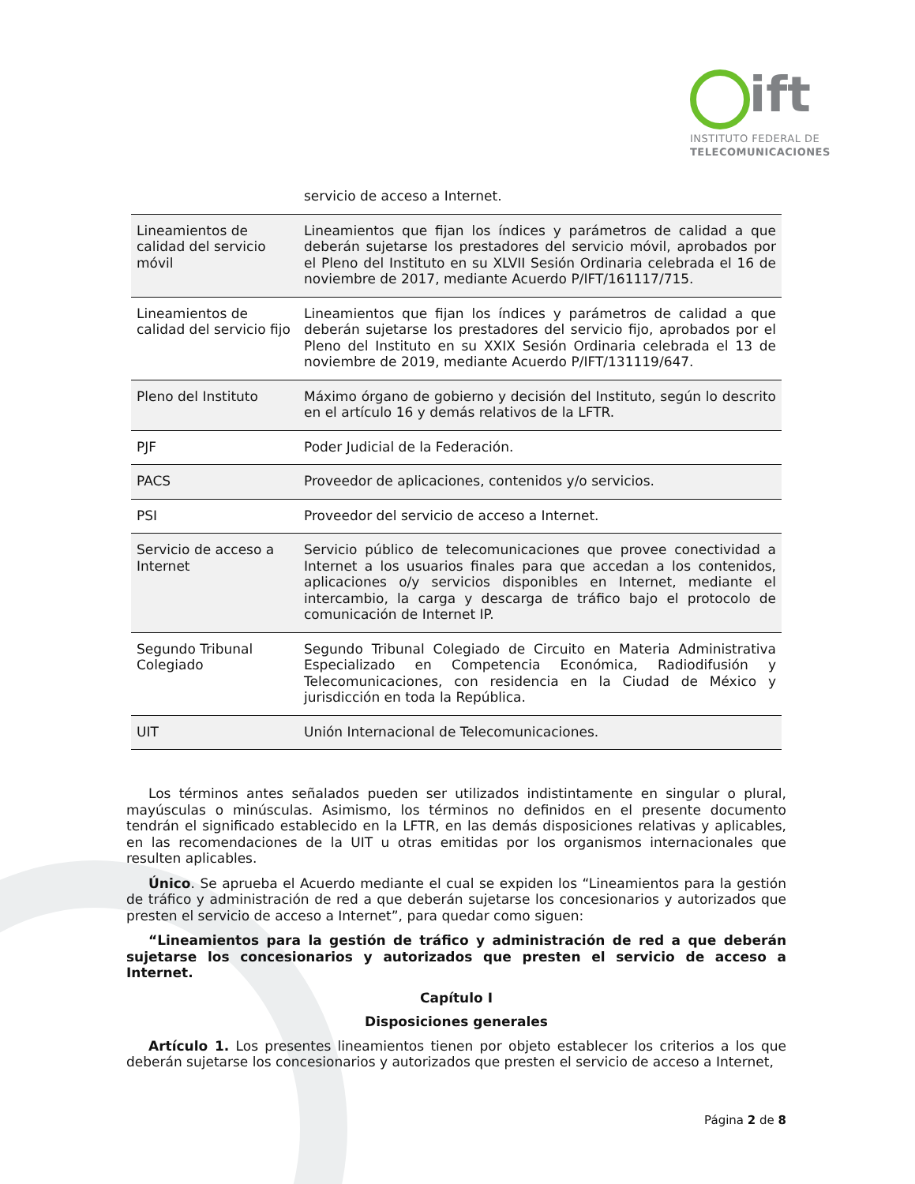ift
INSTITUTO FEDERAL DE
TELECOMUNICACIONES
| | servicio de acceso a Internet. |
| Lineamientos de calidad del servicio móvil | Lineamientos que fijan los índices y parámetros de calidad a que deberán sujetarse los prestadores del servicio móvil, aprobados por el Pleno del Instituto en su XLVII Sesión Ordinaria celebrada el 16 de noviembre de 2017, mediante Acuerdo P/IFT/161117/715. |
| Lineamientos de calidad del servicio fijo | Lineamientos que fijan los índices y parámetros de calidad a que deberán sujetarse los prestadores del servicio fijo, aprobados por el Pleno del Instituto en su XXIX Sesión Ordinaria celebrada el 13 de noviembre de 2019, mediante Acuerdo P/IFT/131119/647. |
| Pleno del Instituto | Máximo órgano de gobierno y decisión del Instituto, según lo descrito en el artículo 16 y demás relativos de la LFTR. |
| PJF | Poder Judicial de la Federación. |
| PACS | Proveedor de aplicaciones, contenidos y/o servicios. |
| PSI | Proveedor del servicio de acceso a Internet. |
| Servicio de acceso a Internet | Servicio público de telecomunicaciones que provee conectividad a Internet a los usuarios finales para que accedan a los contenidos, aplicaciones o/y servicios disponibles en Internet, mediante el intercambio, la carga y descarga de tráfico bajo el protocolo de comunicación de Internet IP. |
| Segundo Tribunal Colegiado | Segundo Tribunal Colegiado de Circuito en Materia Administrativa Especializado en Competencia Económica, Radiodifusión y Telecomunicaciones, con residencia en la Ciudad de México y jurisdicción en toda la República. |
| UIT | Unión Internacional de Telecomunicaciones. |
Los términos antes señalados pueden ser utilizados indistintamente en singular o plural, mayúsculas o minúsculas. Asimismo, los términos no definidos en el presente documento tendrán el significado establecido en la LFTR, en las demás disposiciones relativas y aplicables, en las recomendaciones de la UIT u otras emitidas por los organismos internacionales que resulten aplicables.
Único. Se aprueba el Acuerdo mediante el cual se expiden los “Lineamientos para la gestión de tráfico y administración de red a que deberán sujetarse los concesionarios y autorizados que presten el servicio de acceso a Internet”, para quedar como siguen:
“Lineamientos para la gestión de tráfico y administración de red a que deberán sujetarse los concesionarios y autorizados que presten el servicio de acceso a Internet.
Capítulo I
Disposiciones generales
Artículo 1. Los presentes lineamientos tienen por objeto establecer los criterios a los que deberán sujetarse los concesionarios y autorizados que presten el servicio de acceso a Internet,
Página 2 de 8